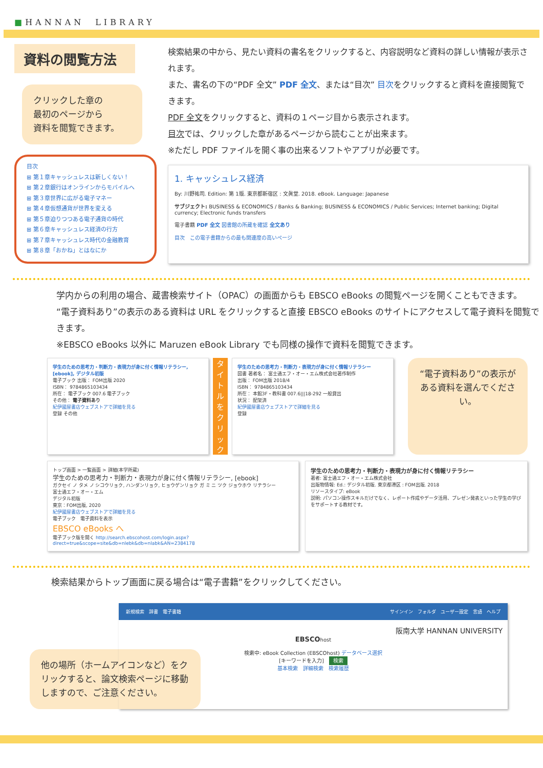■HANNAN　LIBRARY
資料の閲覧方法
クリックした章の
最初のページから
資料を閲覧できます。
目次
⊞ 第１章キャッシュレスは新しくない！
⊞ 第２章銀行はオンラインからモバイルへ
⊞ 第３章世界に広がる電子マネー
⊞ 第４章仮想通貨が世界を変える
⊞ 第５章迫りつつある電子通貨の時代
⊞ 第６章キャッシュレス経済の行方
⊞ 第７章キャッシュレス時代の金融教育
⊞ 第８章「おかね」とはなにか
検索結果の中から、見たい資料の書名をクリックすると、内容説明など資料の詳しい情報が表示されます。
また、書名の下の“PDF 全文” PDF 全文、または“目次” 目次をクリックすると資料を直接閲覧できます。
PDF 全文をクリックすると、資料の１ページ目から表示されます。
目次では、クリックした章があるページから読むことが出来ます。
※ただし PDF ファイルを開く事の出来るソフトやアプリが必要です。
1. キャッシュレス経済
By: 川野祐司. Edition: 第 1版. 東京都新宿区 : 文眞堂. 2018. eBook. Language: Japanese
サブジェクト: BUSINESS & ECONOMICS / Banks & Banking; BUSINESS & ECONOMICS / Public Services; Internet banking; Digital currency; Electronic funds transfers
電子書籍 PDF 全文 図書館の所蔵を確認 全文あり
目次　この電子書籍からの最も関連度の高いページ
学内からの利用の場合、蔵書検索サイト（OPAC）の画面からも EBSCO eBooks の閲覧ページを開くこともできます。
“電子資料あり”の表示のある資料は URL をクリックすると直接 EBSCO eBooks のサイトにアクセスして電子資料を閲覧できます。
※EBSCO eBooks 以外に Maruzen eBook Library でも同様の操作で資料を閲覧できます。
学生のための思考力・判断力・表現力が身に付く情報リテラシー, [ebook], デジタル初版
電子ブック 出版： FOM出版 2020
ISBN： 9784865103434
所在： 電子ブック 007.6 電子ブック
その他： 電子資料あり
紀伊國屋書店ウェブストアで詳細を見る
登録 その他
タイトルをクリック
学生のための思考力・判断力・表現力が身に付く情報リテラシー
図書 著者名： 富士通エフ・オー・エム株式会社著作制作
出版： FOM出版 2018/4
ISBN： 9784865103434
所在： 本館3F・教科書 007.6|||18-292 一般貸出
状況： 配架済
紀伊國屋書店ウェブストアで詳細を見る
登録
“電子資料あり”の表示がある資料を選んでください。
トップ画面 > 一覧画面 > 詳細(本学所蔵)
学生のための思考力・判断力・表現力が身に付く情報リテラシー, [ebook]
ガクセイ ノ タメ ノ シコウリョク, ハンダンリョク, ヒョウゲンリョク ガ ミ ニ ツク ジョウホウ リテラシー
富士通エフ・オー・エム
デジタル初版
東京：FOM出版, 2020
紀伊國屋書店ウェブストアで詳細を見る
電子ブック　電子資料を表示
EBSCO eBooks へ
電子ブック版を開く http://search.ebscohost.com/login.aspx?direct=true&scope=site&db=nlebk&db=nlabk&AN=2384178
学生のための思考力・判断力・表現力が身に付く情報リテラシー
著者: 富士通エフ・オー・エム株式会社
出版物情報: Ed.: デジタル初版. 東京都港区 : FOM出版. 2018
リソースタイプ: eBook
説明: パソコン操作スキルだけでなく、レポート作成やデータ活用、プレゼン発表といった学生の学びをサポートする教材です。
検索結果からトップ画面に戻る場合は“電子書籍”をクリックしてください。
他の場所（ホームアイコンなど）をクリックすると、論文検索ページに移動しますので、ご注意ください。
新規検索　辞書　電子書籍 サインイン　フォルダ　ユーザー設定　言語　ヘルプ
阪南大学 HANNAN UNIVERSITY
EBSCOhost
検索中: eBook Collection (EBSCOhost) データベース選択
[キーワードを入力]　検索
基本検索　詳細検索　検索履歴